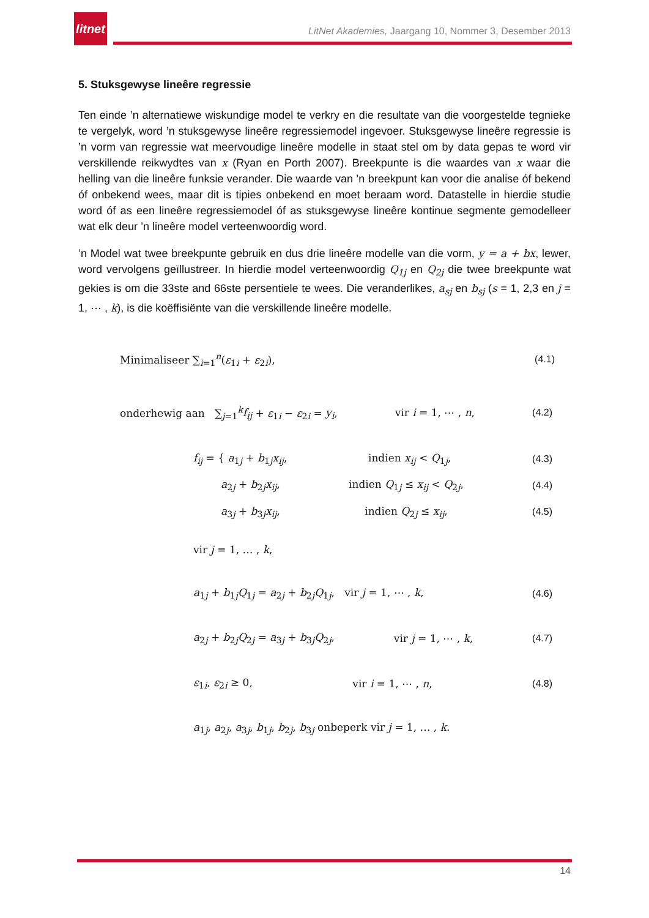litnet
LitNet Akademies, Jaargang 10, Nommer 3, Desember 2013
5. Stuksgewyse lineêre regressie
Ten einde ’n alternatiewe wiskundige model te verkry en die resultate van die voorgestelde tegnieke te vergelyk, word ’n stuksgewyse lineêre regressiemodel ingevoer. Stuksgewyse lineêre regressie is ’n vorm van regressie wat meervoudige lineêre modelle in staat stel om by data gepas te word vir verskillende reikwydtes van x (Ryan en Porth 2007). Breekpunte is die waardes van x waar die helling van die lineêre funksie verander. Die waarde van ’n breekpunt kan voor die analise óf bekend óf onbekend wees, maar dit is tipies onbekend en moet beraam word. Datastelle in hierdie studie word óf as een lineêre regressiemodel óf as stuksgewyse lineêre kontinue segmente gemodelleer wat elk deur ’n lineêre model verteenwoordig word.
’n Model wat twee breekpunte gebruik en dus drie lineêre modelle van die vorm, y = a + bx, lewer, word vervolgens geïllustreer. In hierdie model verteenwoordig Q<sub>1j</sub> en Q<sub>2j</sub> die twee breekpunte wat gekies is om die 33ste and 66ste persentiele te wees. Die veranderlikes, a<sub>sj</sub> en b<sub>sj</sub> (s = 1, 2,3 en j = 1, ⋯ , k), is die koëffisiënte van die verskillende lineêre modelle.
Minimaliseer ∑<sub>i=1</sub><sup>n</sup>(ε<sub>1i</sub> + ε<sub>2i</sub>), (4.1)
onderhewig aan ∑<sub>j=1</sub><sup>k</sup>f<sub>ij</sub> + ε<sub>1i</sub> − ε<sub>2i</sub> = y<sub>i</sub>, vir i = 1, ⋯ , n, (4.2)
f<sub>ij</sub> = { a<sub>1j</sub> + b<sub>1j</sub>x<sub>ij</sub>, indien x<sub>ij</sub> < Q<sub>1j</sub>, (4.3)
a<sub>2j</sub> + b<sub>2j</sub>x<sub>ij</sub>, indien Q<sub>1j</sub> ≤ x<sub>ij</sub> < Q<sub>2j</sub>, (4.4)
a<sub>3j</sub> + b<sub>3j</sub>x<sub>ij</sub>, indien Q<sub>2j</sub> ≤ x<sub>ij</sub>, (4.5)
vir j = 1, … , k,
a<sub>1j</sub> + b<sub>1j</sub>Q<sub>1j</sub> = a<sub>2j</sub> + b<sub>2j</sub>Q<sub>1j</sub>, vir j = 1, ⋯ , k, (4.6)
a<sub>2j</sub> + b<sub>2j</sub>Q<sub>2j</sub> = a<sub>3j</sub> + b<sub>3j</sub>Q<sub>2j</sub>, vir j = 1, ⋯ , k, (4.7)
ε<sub>1i</sub>, ε<sub>2i</sub> ≥ 0, vir i = 1, ⋯ , n, (4.8)
a<sub>1j</sub>, a<sub>2j</sub>, a<sub>3j</sub>, b<sub>1j</sub>, b<sub>2j</sub>, b<sub>3j</sub> onbeperk vir j = 1, … , k.
14